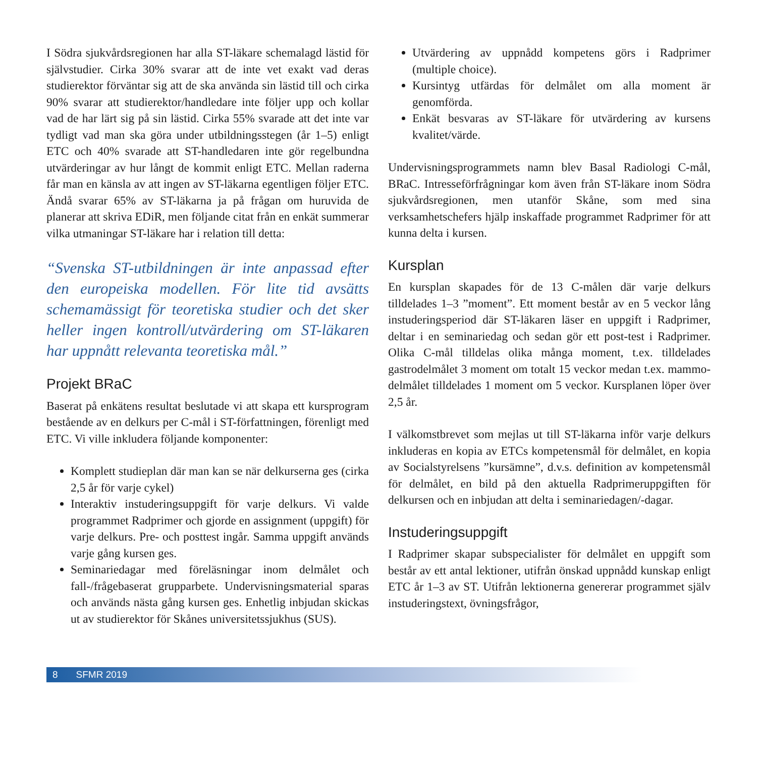I Södra sjukvårdsregionen har alla ST-läkare schemalagd lästid för självstudier. Cirka 30% svarar att de inte vet exakt vad deras studierektor förväntar sig att de ska använda sin lästid till och cirka 90% svarar att studierektor/handledare inte följer upp och kollar vad de har lärt sig på sin lästid. Cirka 55% svarade att det inte var tydligt vad man ska göra under utbildningsstegen (år 1–5) enligt ETC och 40% svarade att ST-handledaren inte gör regelbundna utvärderingar av hur långt de kommit enligt ETC. Mellan raderna får man en känsla av att ingen av ST-läkarna egentligen följer ETC. Ändå svarar 65% av ST-läkarna ja på frågan om huruvida de planerar att skriva EDiR, men följande citat från en enkät summerar vilka utmaningar ST-läkare har i relation till detta:
“Svenska ST-utbildningen är inte anpassad efter den europeiska modellen. För lite tid avsätts schemamässigt för teoretiska studier och det sker heller ingen kontroll/utvärdering om ST-läkaren har uppnått relevanta teoretiska mål.”
Projekt BRaC
Baserat på enkätens resultat beslutade vi att skapa ett kursprogram bestående av en delkurs per C-mål i ST-författningen, förenligt med ETC. Vi ville inkludera följande komponenter:
Komplett studieplan där man kan se när delkurserna ges (cirka 2,5 år för varje cykel)
Interaktiv instuderingsuppgift för varje delkurs. Vi valde programmet Radprimer och gjorde en assignment (uppgift) för varje delkurs. Pre- och posttest ingår. Samma uppgift används varje gång kursen ges.
Seminariedagar med föreläsningar inom delmålet och fall-/frågebaserat grupparbete. Undervisningsmaterial sparas och används nästa gång kursen ges. Enhetlig inbjudan skickas ut av studierektor för Skånes universitetssjukhus (SUS).
Utvärdering av uppnådd kompetens görs i Radprimer (multiple choice).
Kursintyg utfärdas för delmålet om alla moment är genomförda.
Enkät besvaras av ST-läkare för utvärdering av kursens kvalitet/värde.
Undervisningsprogrammets namn blev Basal Radiologi C-mål, BRaC. Intresseförfrågningar kom även från ST-läkare inom Södra sjukvårdsregionen, men utanför Skåne, som med sina verksamhetschefers hjälp inskaffade programmet Radprimer för att kunna delta i kursen.
Kursplan
En kursplan skapades för de 13 C-målen där varje delkurs tilldelades 1–3 ”moment”. Ett moment består av en 5 veckor lång instuderingsperiod där ST-läkaren läser en uppgift i Radprimer, deltar i en seminariedag och sedan gör ett post-test i Radprimer. Olika C-mål tilldelas olika många moment, t.ex. tilldelades gastrodelmålet 3 moment om totalt 15 veckor medan t.ex. mammo-delmålet tilldelades 1 moment om 5 veckor. Kursplanen löper över 2,5 år.
I välkomstbrevet som mejlas ut till ST-läkarna inför varje delkurs inkluderas en kopia av ETCs kompetensmål för delmålet, en kopia av Socialstyrelsens ”kursämne”, d.v.s. definition av kompetensmål för delmålet, en bild på den aktuella Radprimeruppgiften för delkursen och en inbjudan att delta i seminariedagen/-dagar.
Instuderingsuppgift
I Radprimer skapar subspecialister för delmålet en uppgift som består av ett antal lektioner, utifrån önskad uppnådd kunskap enligt ETC år 1–3 av ST. Utifrån lektionerna genererar programmet själv instuderingstext, övningsfrågor,
8 SFMR 2019